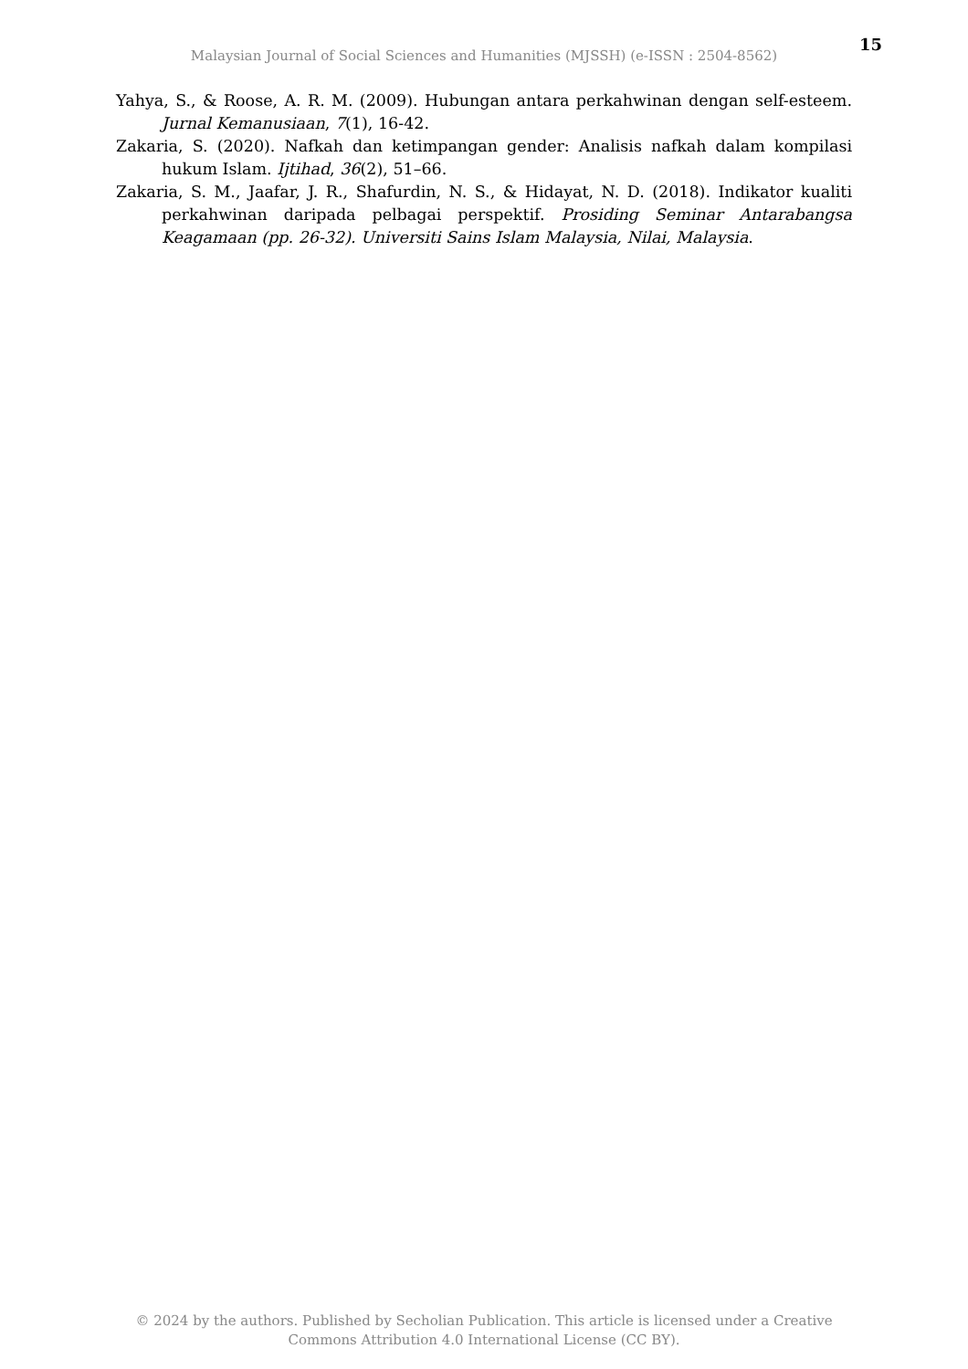15
Malaysian Journal of Social Sciences and Humanities (MJSSH) (e-ISSN : 2504-8562)
Yahya, S., & Roose, A. R. M. (2009). Hubungan antara perkahwinan dengan self-esteem. Jurnal Kemanusiaan, 7(1), 16-42.
Zakaria, S. (2020). Nafkah dan ketimpangan gender: Analisis nafkah dalam kompilasi hukum Islam. Ijtihad, 36(2), 51–66.
Zakaria, S. M., Jaafar, J. R., Shafurdin, N. S., & Hidayat, N. D. (2018). Indikator kualiti perkahwinan daripada pelbagai perspektif. Prosiding Seminar Antarabangsa Keagamaan (pp. 26-32). Universiti Sains Islam Malaysia, Nilai, Malaysia.
© 2024 by the authors. Published by Secholian Publication. This article is licensed under a Creative
Commons Attribution 4.0 International License (CC BY).